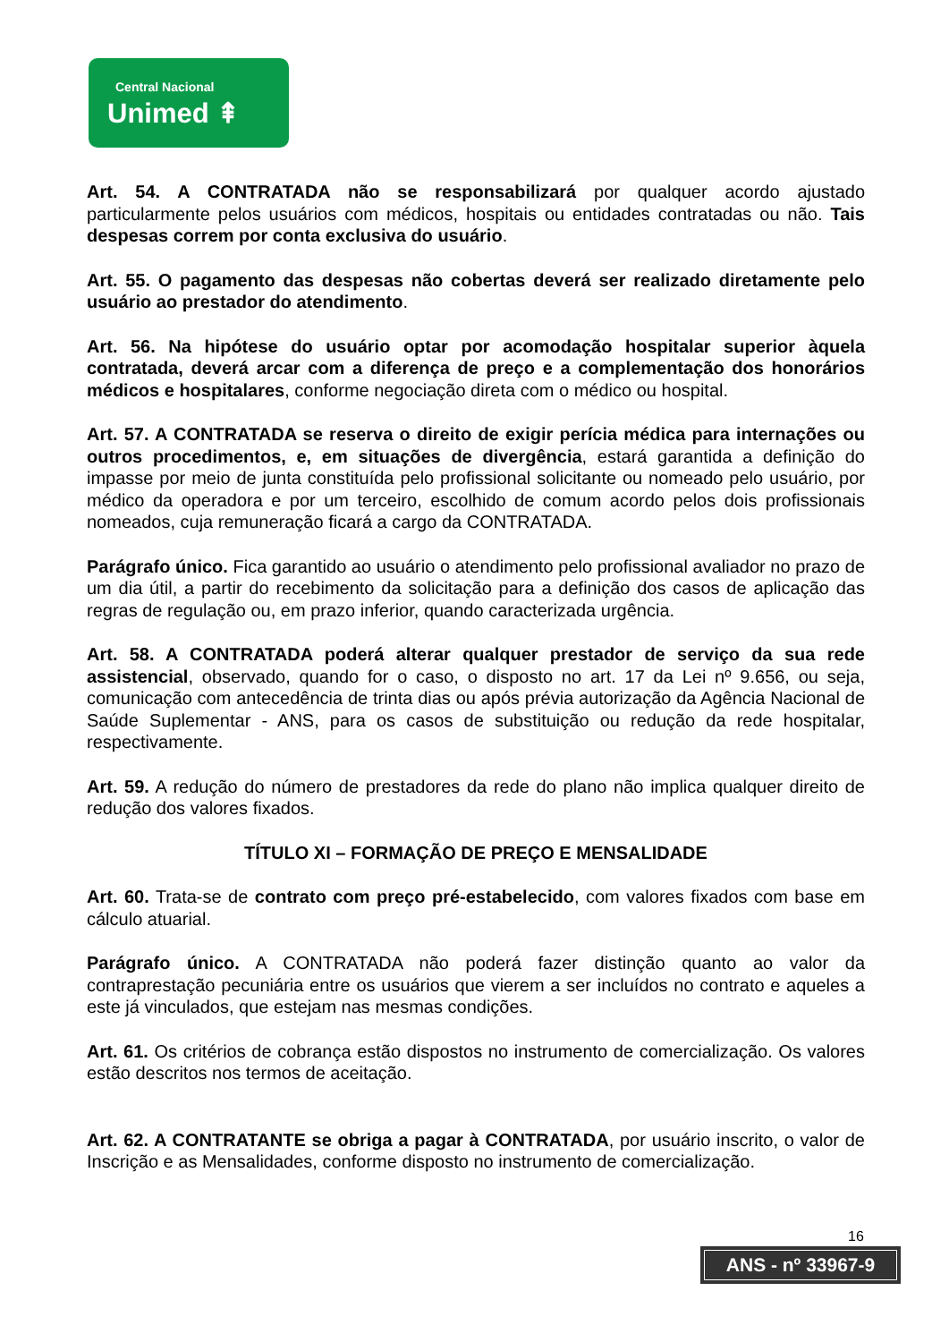Central Nacional
Unimed ⇞
Art. 54. A CONTRATADA não se responsabilizará por qualquer acordo ajustado particularmente pelos usuários com médicos, hospitais ou entidades contratadas ou não. Tais despesas correm por conta exclusiva do usuário.
Art. 55. O pagamento das despesas não cobertas deverá ser realizado diretamente pelo usuário ao prestador do atendimento.
Art. 56. Na hipótese do usuário optar por acomodação hospitalar superior àquela contratada, deverá arcar com a diferença de preço e a complementação dos honorários médicos e hospitalares, conforme negociação direta com o médico ou hospital.
Art. 57. A CONTRATADA se reserva o direito de exigir perícia médica para internações ou outros procedimentos, e, em situações de divergência, estará garantida a definição do impasse por meio de junta constituída pelo profissional solicitante ou nomeado pelo usuário, por médico da operadora e por um terceiro, escolhido de comum acordo pelos dois profissionais nomeados, cuja remuneração ficará a cargo da CONTRATADA.
Parágrafo único. Fica garantido ao usuário o atendimento pelo profissional avaliador no prazo de um dia útil, a partir do recebimento da solicitação para a definição dos casos de aplicação das regras de regulação ou, em prazo inferior, quando caracterizada urgência.
Art. 58. A CONTRATADA poderá alterar qualquer prestador de serviço da sua rede assistencial, observado, quando for o caso, o disposto no art. 17 da Lei nº 9.656, ou seja, comunicação com antecedência de trinta dias ou após prévia autorização da Agência Nacional de Saúde Suplementar - ANS, para os casos de substituição ou redução da rede hospitalar, respectivamente.
Art. 59. A redução do número de prestadores da rede do plano não implica qualquer direito de redução dos valores fixados.
TÍTULO XI – FORMAÇÃO DE PREÇO E MENSALIDADE
Art. 60. Trata-se de contrato com preço pré-estabelecido, com valores fixados com base em cálculo atuarial.
Parágrafo único. A CONTRATADA não poderá fazer distinção quanto ao valor da contraprestação pecuniária entre os usuários que vierem a ser incluídos no contrato e aqueles a este já vinculados, que estejam nas mesmas condições.
Art. 61. Os critérios de cobrança estão dispostos no instrumento de comercialização. Os valores estão descritos nos termos de aceitação.
Art. 62. A CONTRATANTE se obriga a pagar à CONTRATADA, por usuário inscrito, o valor de Inscrição e as Mensalidades, conforme disposto no instrumento de comercialização.
16
ANS - nº 33967-9